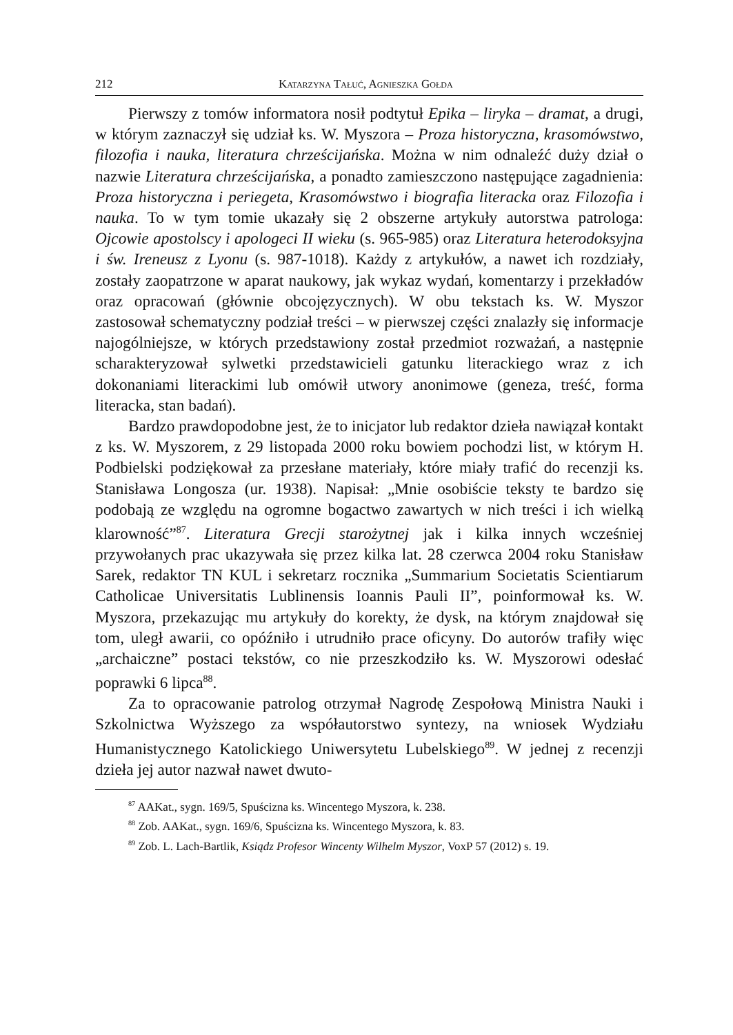212 Katarzyna Tałuć, Agnieszka Gołda
Pierwszy z tomów informatora nosił podtytuł Epika – liryka – dramat, a drugi, w którym zaznaczył się udział ks. W. Myszora – Proza historyczna, krasomówstwo, filozofia i nauka, literatura chrześcijańska. Można w nim odnaleźć duży dział o nazwie Literatura chrześcijańska, a ponadto zamieszczono następujące zagadnienia: Proza historyczna i periegeta, Krasomówstwo i biografia literacka oraz Filozofia i nauka. To w tym tomie ukazały się 2 obszerne artykuły autorstwa patrologa: Ojcowie apostolscy i apologeci II wieku (s. 965-985) oraz Literatura heterodoksyjna i św. Ireneusz z Lyonu (s. 987-1018). Każdy z artykułów, a nawet ich rozdziały, zostały zaopatrzone w aparat naukowy, jak wykaz wydań, komentarzy i przekładów oraz opracowań (głównie obcojęzycznych). W obu tekstach ks. W. Myszor zastosował schematyczny podział treści – w pierwszej części znalazły się informacje najogólniejsze, w których przedstawiony został przedmiot rozważań, a następnie scharakteryzował sylwetki przedstawicieli gatunku literackiego wraz z ich dokonaniami literackimi lub omówił utwory anonimowe (geneza, treść, forma literacka, stan badań).
Bardzo prawdopodobne jest, że to inicjator lub redaktor dzieła nawiązał kontakt z ks. W. Myszorem, z 29 listopada 2000 roku bowiem pochodzi list, w którym H. Podbielski podziękował za przesłane materiały, które miały trafić do recenzji ks. Stanisława Longosza (ur. 1938). Napisał: „Mnie osobiście teksty te bardzo się podobają ze względu na ogromne bogactwo zawartych w nich treści i ich wielką klarowność”<sup>87</sup>. Literatura Grecji starożytnej jak i kilka innych wcześniej przywołanych prac ukazywała się przez kilka lat. 28 czerwca 2004 roku Stanisław Sarek, redaktor TN KUL i sekretarz rocznika „Summarium Societatis Scientiarum Catholicae Universitatis Lublinensis Ioannis Pauli II”, poinformował ks. W. Myszora, przekazując mu artykuły do korekty, że dysk, na którym znajdował się tom, uległ awarii, co opóźniło i utrudniło prace oficyny. Do autorów trafiły więc „archaiczne” postaci tekstów, co nie przeszkodziło ks. W. Myszorowi odesłać poprawki 6 lipca<sup>88</sup>.
Za to opracowanie patrolog otrzymał Nagrodę Zespołową Ministra Nauki i Szkolnictwa Wyższego za współautorstwo syntezy, na wniosek Wydziału Humanistycznego Katolickiego Uniwersytetu Lubelskiego<sup>89</sup>. W jednej z recenzji dzieła jej autor nazwał nawet dwuto-
<sup>87</sup> AAKat., sygn. 169/5, Spuścizna ks. Wincentego Myszora, k. 238.
<sup>88</sup> Zob. AAKat., sygn. 169/6, Spuścizna ks. Wincentego Myszora, k. 83.
<sup>89</sup> Zob. L. Lach-Bartlik, Ksiądz Profesor Wincenty Wilhelm Myszor, VoxP 57 (2012) s. 19.